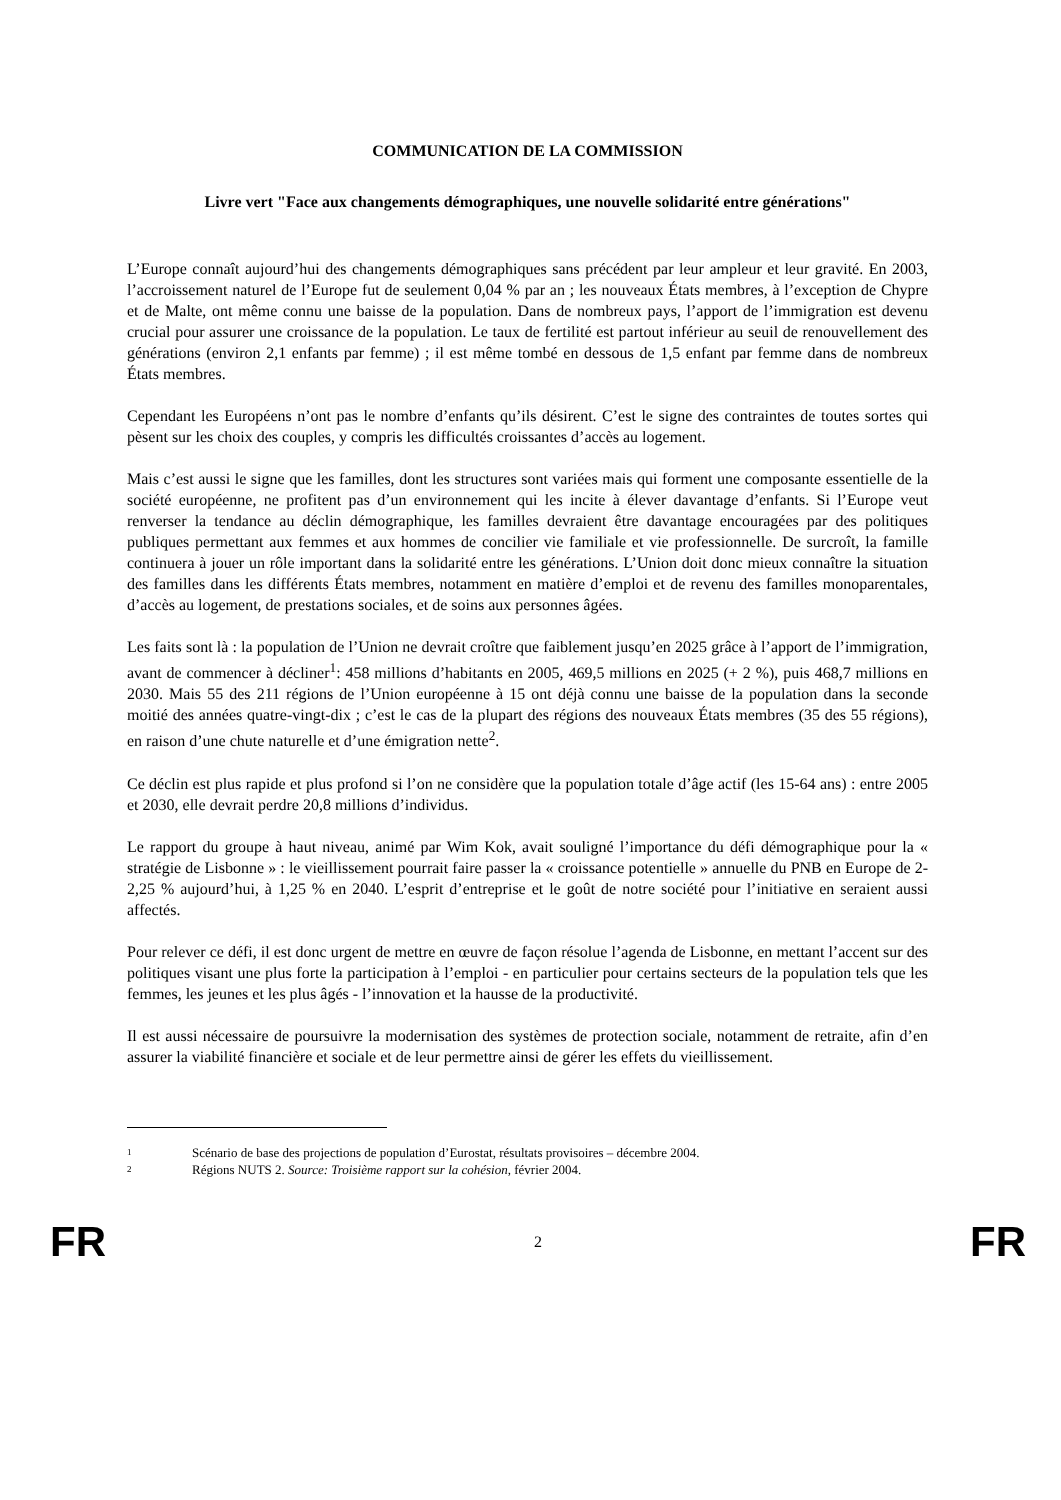COMMUNICATION DE LA COMMISSION
Livre vert "Face aux changements démographiques, une nouvelle solidarité entre générations"
L’Europe connaît aujourd’hui des changements démographiques sans précédent par leur ampleur et leur gravité. En 2003, l’accroissement naturel de l’Europe fut de seulement 0,04 % par an ; les nouveaux États membres, à l’exception de Chypre et de Malte, ont même connu une baisse de la population. Dans de nombreux pays, l’apport de l’immigration est devenu crucial pour assurer une croissance de la population. Le taux de fertilité est partout inférieur au seuil de renouvellement des générations (environ 2,1 enfants par femme) ; il est même tombé en dessous de 1,5 enfant par femme dans de nombreux États membres.
Cependant les Européens n’ont pas le nombre d’enfants qu’ils désirent. C’est le signe des contraintes de toutes sortes qui pèsent sur les choix des couples, y compris les difficultés croissantes d’accès au logement.
Mais c’est aussi le signe que les familles, dont les structures sont variées mais qui forment une composante essentielle de la société européenne, ne profitent pas d’un environnement qui les incite à élever davantage d’enfants. Si l’Europe veut renverser la tendance au déclin démographique, les familles devraient être davantage encouragées par des politiques publiques permettant aux femmes et aux hommes de concilier vie familiale et vie professionnelle. De surcroît, la famille continuera à jouer un rôle important dans la solidarité entre les générations. L’Union doit donc mieux connaître la situation des familles dans les différents États membres, notamment en matière d’emploi et de revenu des familles monoparentales, d’accès au logement, de prestations sociales, et de soins aux personnes âgées.
Les faits sont là : la population de l’Union ne devrait croître que faiblement jusqu’en 2025 grâce à l’apport de l’immigration, avant de commencer à décliner<sup>1</sup>: 458 millions d’habitants en 2005, 469,5 millions en 2025 (+ 2 %), puis 468,7 millions en 2030. Mais 55 des 211 régions de l’Union européenne à 15 ont déjà connu une baisse de la population dans la seconde moitié des années quatre-vingt-dix ; c’est le cas de la plupart des régions des nouveaux États membres (35 des 55 régions), en raison d’une chute naturelle et d’une émigration nette<sup>2</sup>.
Ce déclin est plus rapide et plus profond si l’on ne considère que la population totale d’âge actif (les 15-64 ans) : entre 2005 et 2030, elle devrait perdre 20,8 millions d’individus.
Le rapport du groupe à haut niveau, animé par Wim Kok, avait souligné l’importance du défi démographique pour la « stratégie de Lisbonne » : le vieillissement pourrait faire passer la « croissance potentielle » annuelle du PNB en Europe de 2-2,25 % aujourd’hui, à 1,25 % en 2040. L’esprit d’entreprise et le goût de notre société pour l’initiative en seraient aussi affectés.
Pour relever ce défi, il est donc urgent de mettre en œuvre de façon résolue l’agenda de Lisbonne, en mettant l’accent sur des politiques visant une plus forte la participation à l’emploi - en particulier pour certains secteurs de la population tels que les femmes, les jeunes et les plus âgés - l’innovation et la hausse de la productivité.
Il est aussi nécessaire de poursuivre la modernisation des systèmes de protection sociale, notamment de retraite, afin d’en assurer la viabilité financière et sociale et de leur permettre ainsi de gérer les effets du vieillissement.
1 Scénario de base des projections de population d’Eurostat, résultats provisoires – décembre 2004.
2 Régions NUTS 2. Source: Troisième rapport sur la cohésion, février 2004.
FR 2 FR